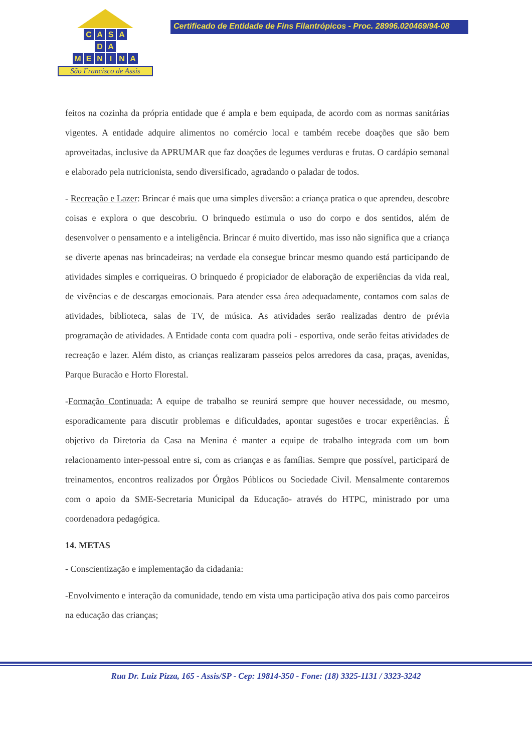CASA
DA
MENINA
São Francisco de Assis
Certificado de Entidade de Fins Filantrópicos - Proc. 28996.020469/94-08
feitos na cozinha da própria entidade que é ampla e bem equipada, de acordo com as normas sanitárias vigentes. A entidade adquire alimentos no comércio local e também recebe doações que são bem aproveitadas, inclusive da APRUMAR que faz doações de legumes verduras e frutas. O cardápio semanal e elaborado pela nutricionista, sendo diversificado, agradando o paladar de todos.
- Recreação e Lazer: Brincar é mais que uma simples diversão: a criança pratica o que aprendeu, descobre coisas e explora o que descobriu. O brinquedo estimula o uso do corpo e dos sentidos, além de desenvolver o pensamento e a inteligência. Brincar é muito divertido, mas isso não significa que a criança se diverte apenas nas brincadeiras; na verdade ela consegue brincar mesmo quando está participando de atividades simples e corriqueiras. O brinquedo é propiciador de elaboração de experiências da vida real, de vivências e de descargas emocionais. Para atender essa área adequadamente, contamos com salas de atividades, biblioteca, salas de TV, de música. As atividades serão realizadas dentro de prévia programação de atividades. A Entidade conta com quadra poli - esportiva, onde serão feitas atividades de recreação e lazer. Além disto, as crianças realizaram passeios pelos arredores da casa, praças, avenidas, Parque Buracão e Horto Florestal.
-Formação Continuada: A equipe de trabalho se reunirá sempre que houver necessidade, ou mesmo, esporadicamente para discutir problemas e dificuldades, apontar sugestões e trocar experiências. É objetivo da Diretoria da Casa na Menina é manter a equipe de trabalho integrada com um bom relacionamento inter-pessoal entre si, com as crianças e as famílias. Sempre que possível, participará de treinamentos, encontros realizados por Órgãos Públicos ou Sociedade Civil. Mensalmente contaremos com o apoio da SME-Secretaria Municipal da Educação- através do HTPC, ministrado por uma coordenadora pedagógica.
14. METAS
- Conscientização e implementação da cidadania:
-Envolvimento e interação da comunidade, tendo em vista uma participação ativa dos pais como parceiros na educação das crianças;
Rua Dr. Luiz Pizza, 165 - Assis/SP - Cep: 19814-350 - Fone: (18) 3325-1131 / 3323-3242